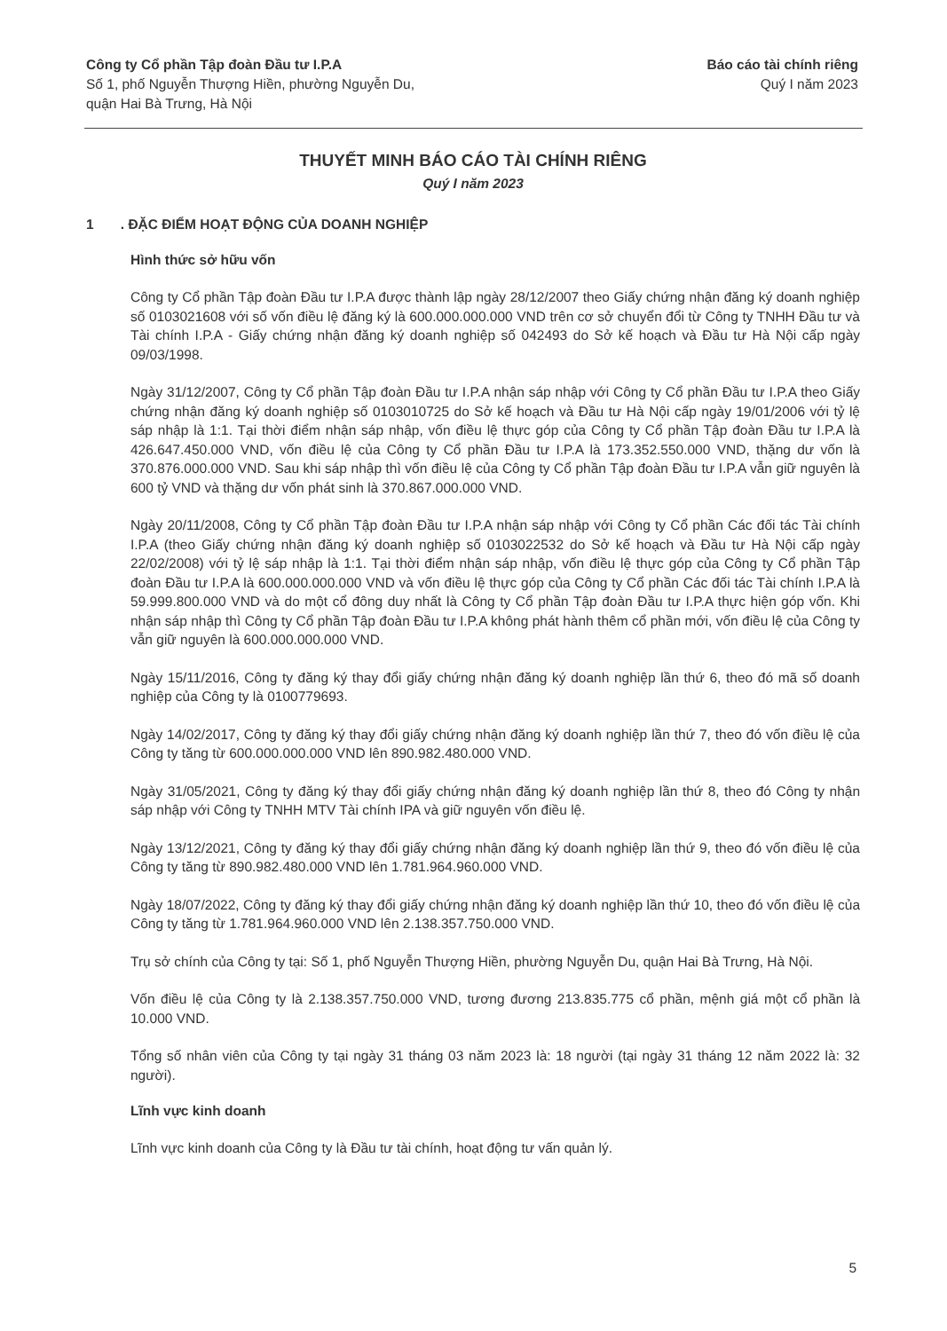Công ty Cổ phần Tập đoàn Đầu tư I.P.A
Số 1, phố Nguyễn Thượng Hiền, phường Nguyễn Du,
quận Hai Bà Trưng, Hà Nội
Báo cáo tài chính riêng
Quý I năm 2023
THUYẾT MINH BÁO CÁO TÀI CHÍNH RIÊNG
Quý I năm 2023
1 . ĐẶC ĐIỂM HOẠT ĐỘNG CỦA DOANH NGHIỆP
Hình thức sở hữu vốn
Công ty Cổ phần Tập đoàn Đầu tư I.P.A được thành lập ngày 28/12/2007 theo Giấy chứng nhận đăng ký doanh nghiệp số 0103021608 với số vốn điều lệ đăng ký là 600.000.000.000 VND trên cơ sở chuyển đổi từ Công ty TNHH Đầu tư và Tài chính I.P.A - Giấy chứng nhận đăng ký doanh nghiệp số 042493 do Sở kế hoạch và Đầu tư Hà Nội cấp ngày 09/03/1998.
Ngày 31/12/2007, Công ty Cổ phần Tập đoàn Đầu tư I.P.A nhận sáp nhập với Công ty Cổ phần Đầu tư I.P.A theo Giấy chứng nhận đăng ký doanh nghiệp số 0103010725 do Sở kế hoạch và Đầu tư Hà Nội cấp ngày 19/01/2006 với tỷ lệ sáp nhập là 1:1. Tại thời điểm nhận sáp nhập, vốn điều lệ thực góp của Công ty Cổ phần Tập đoàn Đầu tư I.P.A là 426.647.450.000 VND, vốn điều lệ của Công ty Cổ phần Đầu tư I.P.A là 173.352.550.000 VND, thặng dư vốn là 370.876.000.000 VND. Sau khi sáp nhập thì vốn điều lệ của Công ty Cổ phần Tập đoàn Đầu tư I.P.A vẫn giữ nguyên là 600 tỷ VND và thặng dư vốn phát sinh là 370.867.000.000 VND.
Ngày 20/11/2008, Công ty Cổ phần Tập đoàn Đầu tư I.P.A nhận sáp nhập với Công ty Cổ phần Các đối tác Tài chính I.P.A (theo Giấy chứng nhận đăng ký doanh nghiệp số 0103022532 do Sở kế hoạch và Đầu tư Hà Nội cấp ngày 22/02/2008) với tỷ lệ sáp nhập là 1:1. Tại thời điểm nhận sáp nhập, vốn điều lệ thực góp của Công ty Cổ phần Tập đoàn Đầu tư I.P.A là 600.000.000.000 VND và vốn điều lệ thực góp của Công ty Cổ phần Các đối tác Tài chính I.P.A là 59.999.800.000 VND và do một cổ đông duy nhất là Công ty Cổ phần Tập đoàn Đầu tư I.P.A thực hiện góp vốn. Khi nhận sáp nhập thì Công ty Cổ phần Tập đoàn Đầu tư I.P.A không phát hành thêm cổ phần mới, vốn điều lệ của Công ty vẫn giữ nguyên là 600.000.000.000 VND.
Ngày 15/11/2016, Công ty đăng ký thay đổi giấy chứng nhận đăng ký doanh nghiệp lần thứ 6, theo đó mã số doanh nghiệp của Công ty là 0100779693.
Ngày 14/02/2017, Công ty đăng ký thay đổi giấy chứng nhận đăng ký doanh nghiệp lần thứ 7, theo đó vốn điều lệ của Công ty tăng từ 600.000.000.000 VND lên 890.982.480.000 VND.
Ngày 31/05/2021, Công ty đăng ký thay đổi giấy chứng nhận đăng ký doanh nghiệp lần thứ 8, theo đó Công ty nhận sáp nhập với Công ty TNHH MTV Tài chính IPA và giữ nguyên vốn điều lệ.
Ngày 13/12/2021, Công ty đăng ký thay đổi giấy chứng nhận đăng ký doanh nghiệp lần thứ 9, theo đó vốn điều lệ của Công ty tăng từ 890.982.480.000 VND lên 1.781.964.960.000 VND.
Ngày 18/07/2022, Công ty đăng ký thay đổi giấy chứng nhận đăng ký doanh nghiệp lần thứ 10, theo đó vốn điều lệ của Công ty tăng từ 1.781.964.960.000 VND lên 2.138.357.750.000 VND.
Trụ sở chính của Công ty tại: Số 1, phố Nguyễn Thượng Hiền, phường Nguyễn Du, quận Hai Bà Trưng, Hà Nội.
Vốn điều lệ của Công ty là 2.138.357.750.000 VND, tương đương 213.835.775 cổ phần, mệnh giá một cổ phần là 10.000 VND.
Tổng số nhân viên của Công ty tại ngày 31 tháng 03 năm 2023 là: 18 người (tại ngày 31 tháng 12 năm 2022 là: 32 người).
Lĩnh vực kinh doanh
Lĩnh vực kinh doanh của Công ty là Đầu tư tài chính, hoạt động tư vấn quản lý.
5